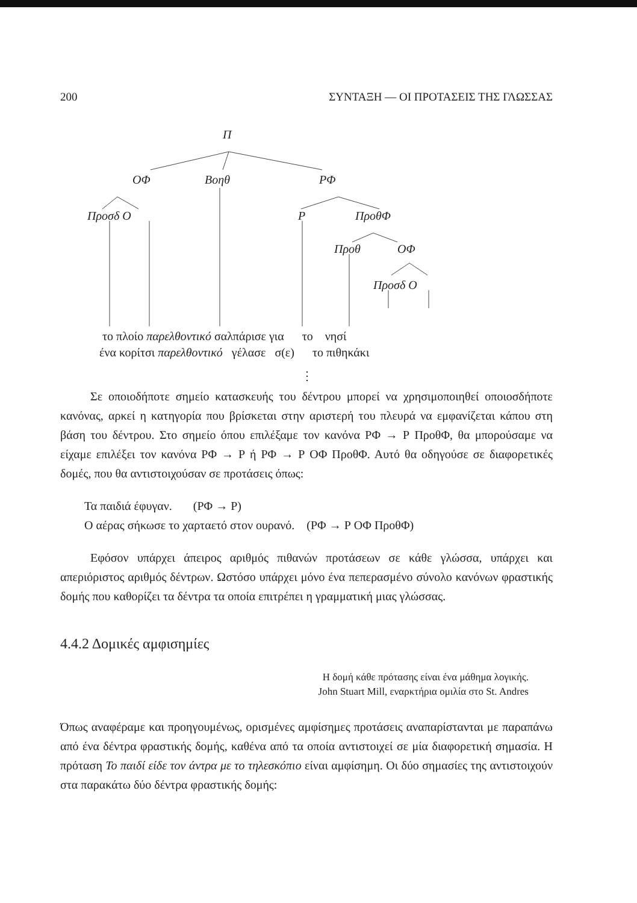200 ΣΥΝΤΑΞΗ — ΟΙ ΠΡΟΤΑΣΕΙΣ ΤΗΣ ΓΛΩΣΣΑΣ
Π
ΟΦ Βοηθ ΡΦ
Προσδ Ο Ρ ΠροθΦ
Προθ ΟΦ
Προσδ Ο
το πλοίο παρελθοντικό σαλπάρισε για το νησί
ένα κορίτσι παρελθοντικό γέλασε σ(ε) το πιθηκάκι
⋮
Σε οποιοδήποτε σημείο κατασκευής του δέντρου μπορεί να χρησιμοποιηθεί οποιοσδήποτε κανόνας, αρκεί η κατηγορία που βρίσκεται στην αριστερή του πλευρά να εμφανίζεται κάπου στη βάση του δέντρου. Στο σημείο όπου επιλέξαμε τον κανόνα ΡΦ → Ρ ΠροθΦ, θα μπορούσαμε να είχαμε επιλέξει τον κανόνα ΡΦ → Ρ ή ΡΦ → Ρ ΟΦ ΠροθΦ. Αυτό θα οδηγούσε σε διαφορετικές δομές, που θα αντιστοιχούσαν σε προτάσεις όπως:
Τα παιδιά έφυγαν. (ΡΦ → Ρ)
Ο αέρας σήκωσε το χαρταετό στον ουρανό. (ΡΦ → Ρ ΟΦ ΠροθΦ)
Εφόσον υπάρχει άπειρος αριθμός πιθανών προτάσεων σε κάθε γλώσσα, υπάρχει και απεριόριστος αριθμός δέντρων. Ωστόσο υπάρχει μόνο ένα πεπερασμένο σύνολο κανόνων φραστικής δομής που καθορίζει τα δέντρα τα οποία επιτρέπει η γραμματική μιας γλώσσας.
4.4.2 Δομικές αμφισημίες
Η δομή κάθε πρότασης είναι ένα μάθημα λογικής.
John Stuart Mill, εναρκτήρια ομιλία στο St. Andres
Όπως αναφέραμε και προηγουμένως, ορισμένες αμφίσημες προτάσεις αναπαρίστανται με παραπάνω από ένα δέντρα φραστικής δομής, καθένα από τα οποία αντιστοιχεί σε μία διαφορετική σημασία. Η πρόταση Το παιδί είδε τον άντρα με το τηλεσκόπιο είναι αμφίσημη. Οι δύο σημασίες της αντιστοιχούν στα παρακάτω δύο δέντρα φραστικής δομής: